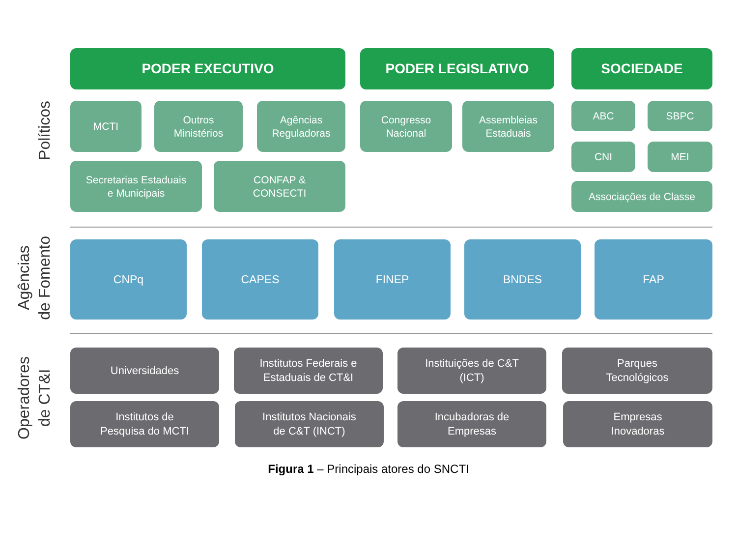PODER EXECUTIVO PODER LEGISLATIVO SOCIEDADE
Políticos
MCTI
Outros
Ministérios
Agências
Reguladoras
Congresso
Nacional
Assembleias
Estaduais
ABC SBPC
CNI MEI
Secretarias Estaduais
e Municipais
CONFAP &
CONSECTI
Associações de Classe
Agências
de Fomento
CNPq CAPES FINEP BNDES FAP
Operadores
de CT&I
Universidades
Institutos Federais e
Estaduais de CT&I
Instituições de C&T
(ICT)
Parques
Tecnológicos
Institutos de
Pesquisa do MCTI
Institutos Nacionais
de C&T (INCT)
Incubadoras de
Empresas
Empresas
Inovadoras
Figura 1 – Principais atores do SNCTI